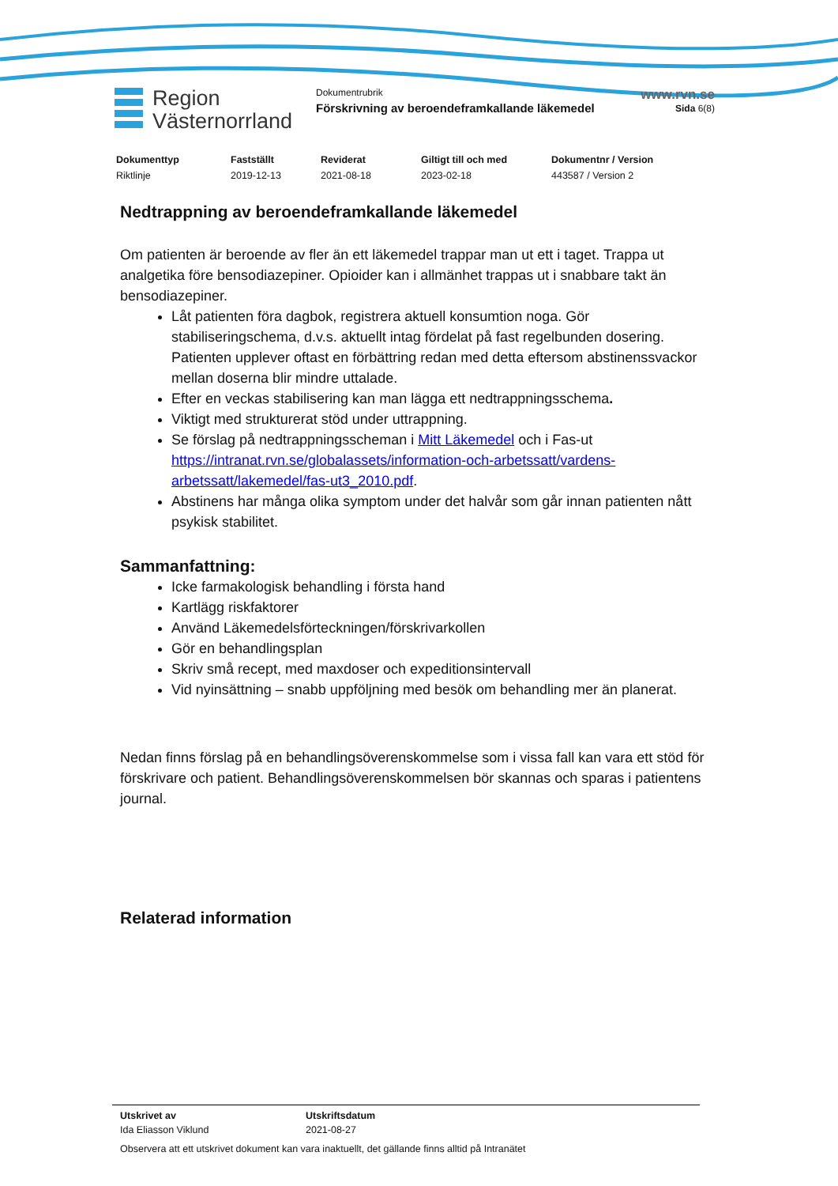Region
Västernorrland
Dokumentrubrik
Förskrivning av beroendeframkallande läkemedel
www.rvn.se
Sida 6(8)
Dokumenttyp
Riktlinje
Fastställt
2019-12-13
Reviderat
2021-08-18
Giltigt till och med
2023-02-18
Dokumentnr / Version
443587 / Version 2
Nedtrappning av beroendeframkallande läkemedel
Om patienten är beroende av fler än ett läkemedel trappar man ut ett i taget. Trappa ut analgetika före bensodiazepiner. Opioider kan i allmänhet trappas ut i snabbare takt än bensodiazepiner.
Låt patienten föra dagbok, registrera aktuell konsumtion noga. Gör stabiliseringschema, d.v.s. aktuellt intag fördelat på fast regelbunden dosering. Patienten upplever oftast en förbättring redan med detta eftersom abstinenssvackor mellan doserna blir mindre uttalade.
Efter en veckas stabilisering kan man lägga ett nedtrappningsschema.
Viktigt med strukturerat stöd under uttrappning.
Se förslag på nedtrappningsscheman i Mitt Läkemedel och i Fas-ut https://intranat.rvn.se/globalassets/information-och-arbetssatt/vardens-arbetssatt/lakemedel/fas-ut3_2010.pdf.
Abstinens har många olika symptom under det halvår som går innan patienten nått psykisk stabilitet.
Sammanfattning:
Icke farmakologisk behandling i första hand
Kartlägg riskfaktorer
Använd Läkemedelsförteckningen/förskrivarkollen
Gör en behandlingsplan
Skriv små recept, med maxdoser och expeditionsintervall
Vid nyinsättning – snabb uppföljning med besök om behandling mer än planerat.
Nedan finns förslag på en behandlingsöverenskommelse som i vissa fall kan vara ett stöd för förskrivare och patient. Behandlingsöverenskommelsen bör skannas och sparas i patientens journal.
Relaterad information
Utskrivet av
Ida Eliasson Viklund
Utskriftsdatum
2021-08-27
Observera att ett utskrivet dokument kan vara inaktuellt, det gällande finns alltid på Intranätet